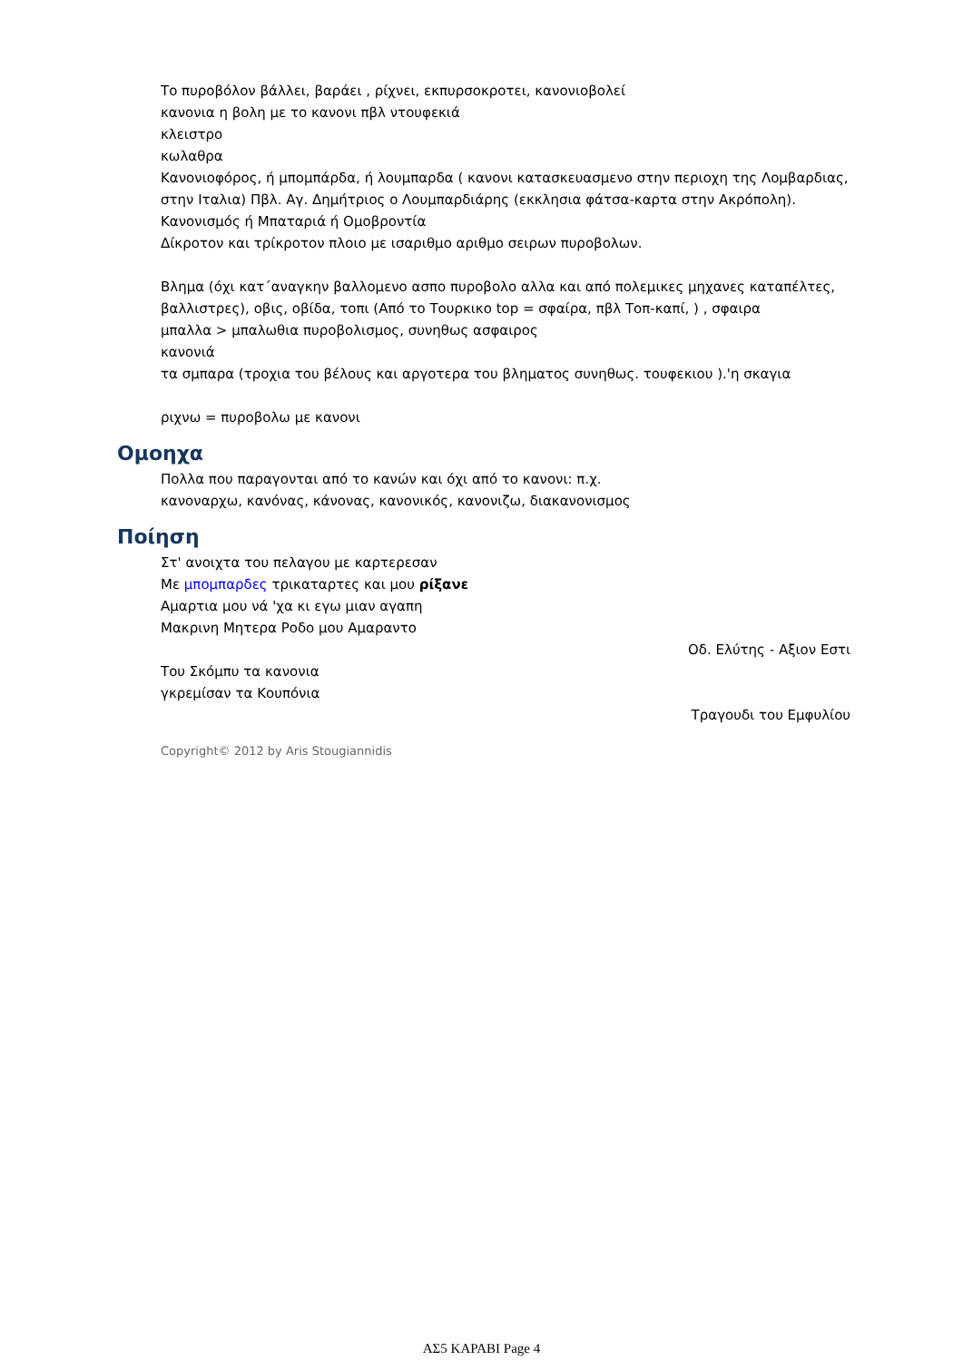Το πυροβόλον βάλλει, βαράει , ρίχνει, εκπυρσοκροτει, κανονιοβολεί
κανονια η βολη με το κανονι πβλ ντουφεκιά
κλειστρο
κωλαθρα
Κανονιοφόρος, ή μπομπάρδα, ή λουμπαρδα ( κανονι κατασκευασμενο στην περιοχη της Λομβαρδιας, στην Ιταλια) Πβλ. Αγ. Δημήτριος ο Λουμπαρδιάρης (εκκλησια φάτσα-καρτα στην Ακρόπολη).
Κανονισμός ή Μπαταριά ή Ομοβροντία
Δίκροτον και τρίκροτον πλοιο με ισαριθμο αριθμο σειρων πυροβολων.
Βλημα (όχι κατ΄αναγκην βαλλομενο ασπο πυροβολο αλλα και από πολεμικες μηχανες καταπέλτες, βαλλιστρες), οβις, οβίδα, τοπι (Από το Τουρκικο top = σφαίρα, πβλ Τοπ-καπί, ) , σφαιρα
μπαλλα > μπαλωθια πυροβολισμος, συνηθως ασφαιρος
κανονιά
τα σμπαρα (τροχια του βέλους και αργοτερα του βληματος συνηθως. τουφεκιου ).'η σκαγια
ριχνω = πυροβολω με κανονι
Ομοηχα
Πολλα που παραγονται από το κανών και όχι από το κανονι: π.χ.
κανοναρχω, κανόνας, κάνονας, κανονικός, κανονιζω, διακανονισμος
Ποίηση
Στ' ανοιχτα του πελαγου με καρτερεσαν
Με μπομπαρδες τρικαταρτες και μου ρίξανε
Αμαρτια μου νά 'χα κι εγω μιαν αγαπη
Μακρινη Μητερα Ροδο μου Αμαραντο
Οδ. Ελύτης - Αξιον Εστι
Του Σκόμπυ τα κανονια
γκρεμίσαν τα Κουπόνια
Τραγουδι του Εμφυλίου
Copyright© 2012 by Aris Stougiannidis
ΑΣ5 ΚΑΡΑΒΙ Page 4